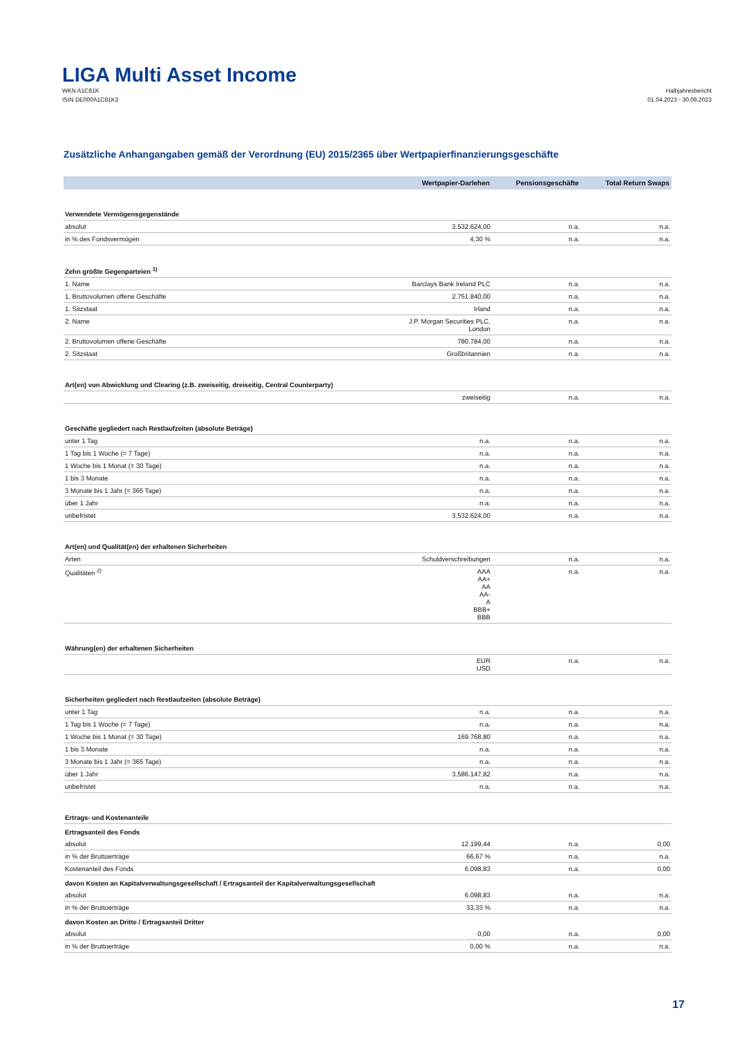LIGA Multi Asset Income
WKN A1C81K
ISIN DE000A1C81K3
Halbjahresbericht
01.04.2023 - 30.09.2023
Zusätzliche Anhangangaben gemäß der Verordnung (EU) 2015/2365 über Wertpapierfinanzierungsgeschäfte
| | Wertpapier-Darlehen | Pensionsgeschäfte | Total Return Swaps |
| --- | --- | --- | --- |
| Verwendete Vermögensgegenstände | | | |
| absolut | 3.532.624,00 | n.a. | n.a. |
| in % des Fondsvermögen | 4,30 % | n.a. | n.a. |
| Zehn größte Gegenparteien <sup>1)</sup> | | | |
| 1. Name | Barclays Bank Ireland PLC | n.a. | n.a. |
| 1. Bruttovolumen offene Geschäfte | 2.751.840,00 | n.a. | n.a. |
| 1. Sitzstaat | Irland | n.a. | n.a. |
| 2. Name | J.P. Morgan Securities PLC, London | n.a. | n.a. |
| 2. Bruttovolumen offene Geschäfte | 780.784,00 | n.a. | n.a. |
| 2. Sitzstaat | Großbritannien | n.a. | n.a. |
| Art(en) von Abwicklung und Clearing (z.B. zweiseitig, dreiseitig, Central Counterparty) | | | |
| | zweiseitig | n.a. | n.a. |
| Geschäfte gegliedert nach Restlaufzeiten (absolute Beträge) | | | |
| unter 1 Tag | n.a. | n.a. | n.a. |
| 1 Tag bis 1 Woche (= 7 Tage) | n.a. | n.a. | n.a. |
| 1 Woche bis 1 Monat (= 30 Tage) | n.a. | n.a. | n.a. |
| 1 bis 3 Monate | n.a. | n.a. | n.a. |
| 3 Monate bis 1 Jahr (= 365 Tage) | n.a. | n.a. | n.a. |
| über 1 Jahr | n.a. | n.a. | n.a. |
| unbefristet | 3.532.624,00 | n.a. | n.a. |
| Art(en) und Qualität(en) der erhaltenen Sicherheiten | | | |
| Arten | Schuldverschreibungen | n.a. | n.a. |
| Qualitäten <sup>2)</sup> | AAA AA+ AA AA- A BBB+ BBB | n.a. | n.a. |
| Währung(en) der erhaltenen Sicherheiten | | | |
| | EUR USD | n.a. | n.a. |
| Sicherheiten gegliedert nach Restlaufzeiten (absolute Beträge) | | | |
| unter 1 Tag | n.a. | n.a. | n.a. |
| 1 Tag bis 1 Woche (= 7 Tage) | n.a. | n.a. | n.a. |
| 1 Woche bis 1 Monat (= 30 Tage) | 169.768,80 | n.a. | n.a. |
| 1 bis 3 Monate | n.a. | n.a. | n.a. |
| 3 Monate bis 1 Jahr (= 365 Tage) | n.a. | n.a. | n.a. |
| über 1 Jahr | 3.586.147,82 | n.a. | n.a. |
| unbefristet | n.a. | n.a. | n.a. |
| Ertrags- und Kostenanteile | | | |
| Ertragsanteil des Fonds | | | |
| absolut | 12.199,44 | n.a. | 0,00 |
| in % der Bruttoerträge | 66,67 % | n.a. | n.a. |
| Kostenanteil des Fonds | 6.098,83 | n.a. | 0,00 |
| davon Kosten an Kapitalverwaltungsgesellschaft / Ertragsanteil der Kapitalverwaltungsgesellschaft | | | |
| absolut | 6.098,83 | n.a. | n.a. |
| in % der Bruttoerträge | 33,33 % | n.a. | n.a. |
| davon Kosten an Dritte / Ertragsanteil Dritter | | | |
| absolut | 0,00 | n.a. | 0,00 |
| in % der Bruttoerträge | 0,00 % | n.a. | n.a. |
17